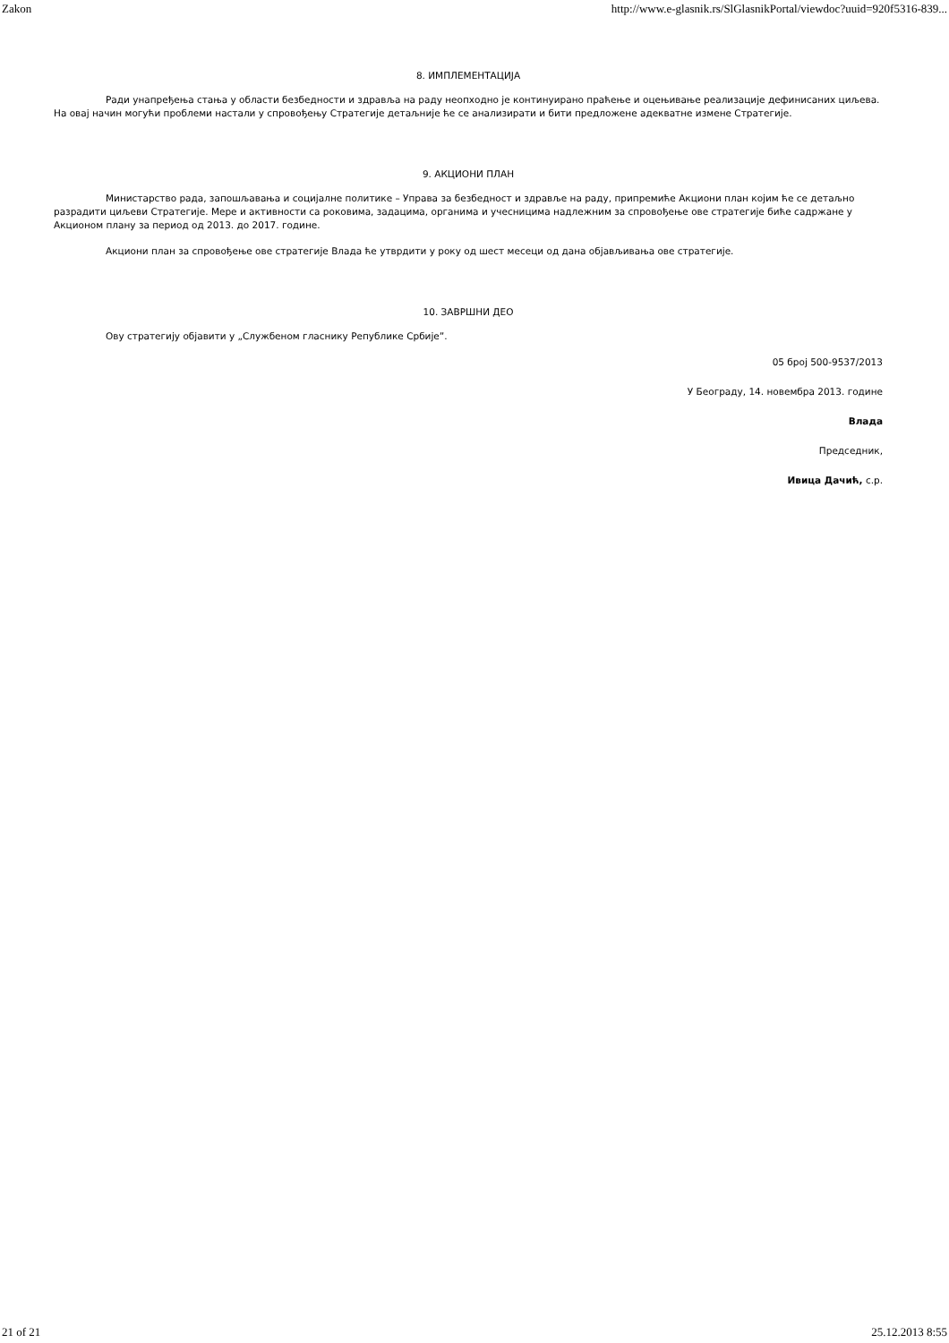Zakon http://www.e-glasnik.rs/SlGlasnikPortal/viewdoc?uuid=920f5316-839...
8. ИМПЛЕМЕНТАЦИЈА
Ради унапређења стања у области безбедности и здравља на раду неопходно је континуирано праћење и оцењивање реализације дефинисаних циљева. На овај начин могући проблеми настали у спровођењу Стратегије детаљније ће се анализирати и бити предложене адекватне измене Стратегије.
9. АКЦИОНИ ПЛАН
Министарство рада, запошљавања и социјалне политике – Управа за безбедност и здравље на раду, припремиће Акциони план којим ће се детаљно разрадити циљеви Стратегије. Мере и активности са роковима, задацима, органима и учесницима надлежним за спровођење ове стратегије биће садржане у Акционом плану за период од 2013. до 2017. године.
Акциони план за спровођење ове стратегије Влада ће утврдити у року од шест месеци од дана објављивања ове стратегије.
10. ЗАВРШНИ ДЕО
Ову стратегију објавити у „Службеном гласнику Републике Србије”.
05 број 500-9537/2013
У Београду, 14. новембра 2013. године
Влада
Председник,
Ивица Дачић, с.р.
21 of 21 25.12.2013 8:55